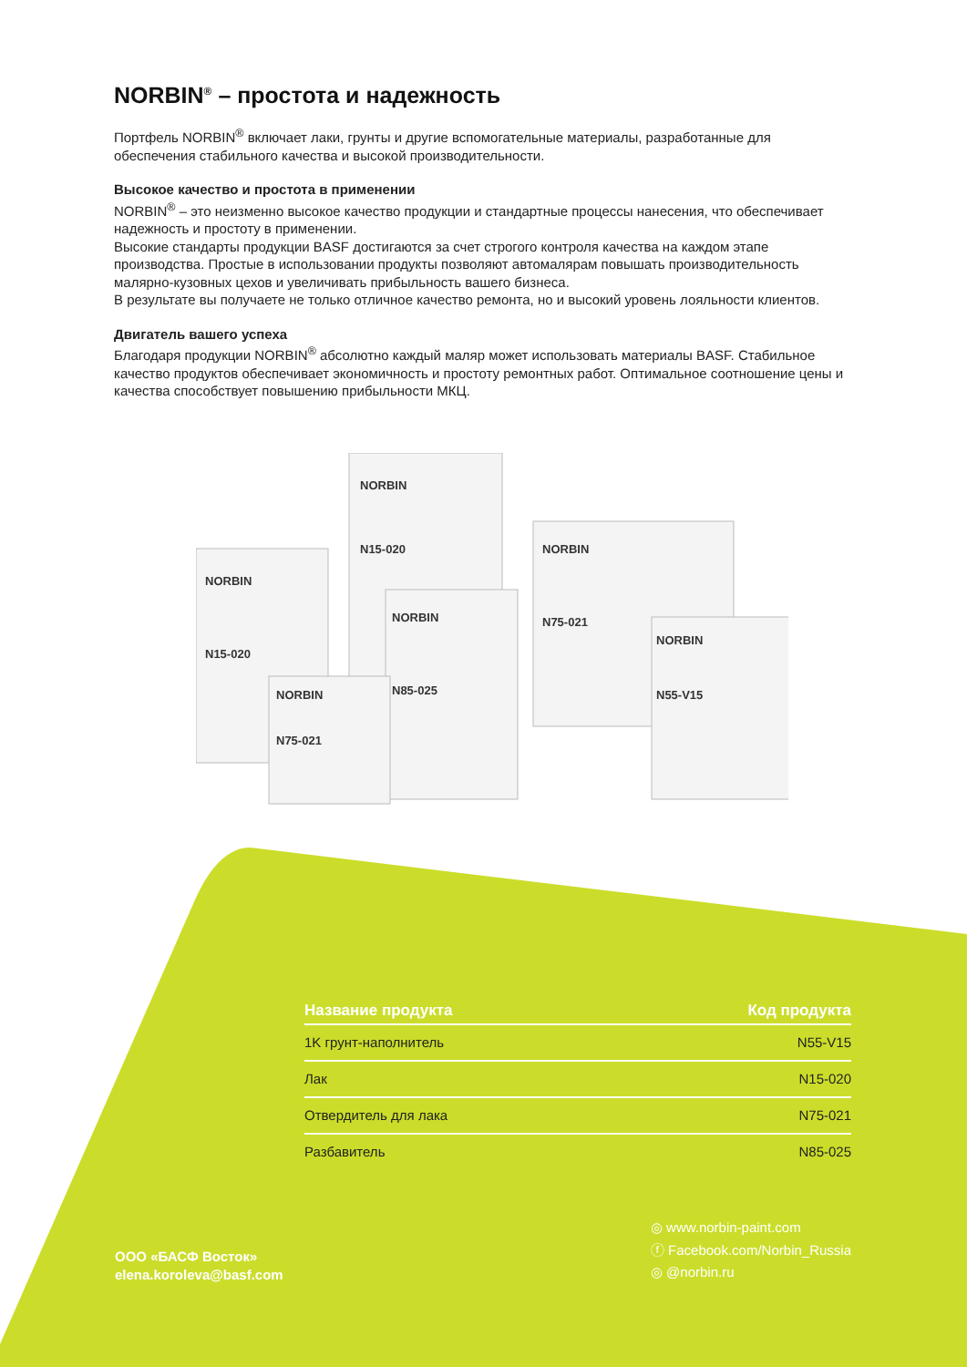NORBIN<sup>®</sup> – простота и надежность
Портфель NORBIN<sup>®</sup> включает лаки, грунты и другие вспомогательные материалы, разработанные для обеспечения стабильного качества и высокой производительности.
Высокое качество и простота в применении
NORBIN<sup>®</sup> – это неизменно высокое качество продукции и стандартные процессы нанесения, что обеспечивает надежность и простоту в применении.
Высокие стандарты продукции BASF достигаются за счет строгого контроля качества на каждом этапе производства. Простые в использовании продукты позволяют автомалярам повышать производительность малярно-кузовных цехов и увеличивать прибыльность вашего бизнеса.
В результате вы получаете не только отличное качество ремонта, но и высокий уровень лояльности клиентов.
Двигатель вашего успеха
Благодаря продукции NORBIN<sup>®</sup> абсолютно каждый маляр может использовать материалы BASF. Стабильное качество продуктов обеспечивает экономичность и простоту ремонтных работ. Оптимальное соотношение цены и качества способствует повышению прибыльности МКЦ.
NORBIN
N15-020
NORBIN
N75-021
NORBIN
N15-020
NORBIN
N85-025
NORBIN
N55-V15
NORBIN
N75-021
| Название продукта | Код продукта |
| --- | --- |
| 1K грунт-наполнитель | N55-V15 |
| Лак | N15-020 |
| Отвердитель для лака | N75-021 |
| Разбавитель | N85-025 |
ООО «БАСФ Восток»
elena.koroleva@basf.com
◎ www.norbin-paint.com
ⓕ Facebook.com/Norbin_Russia
◎ @norbin.ru